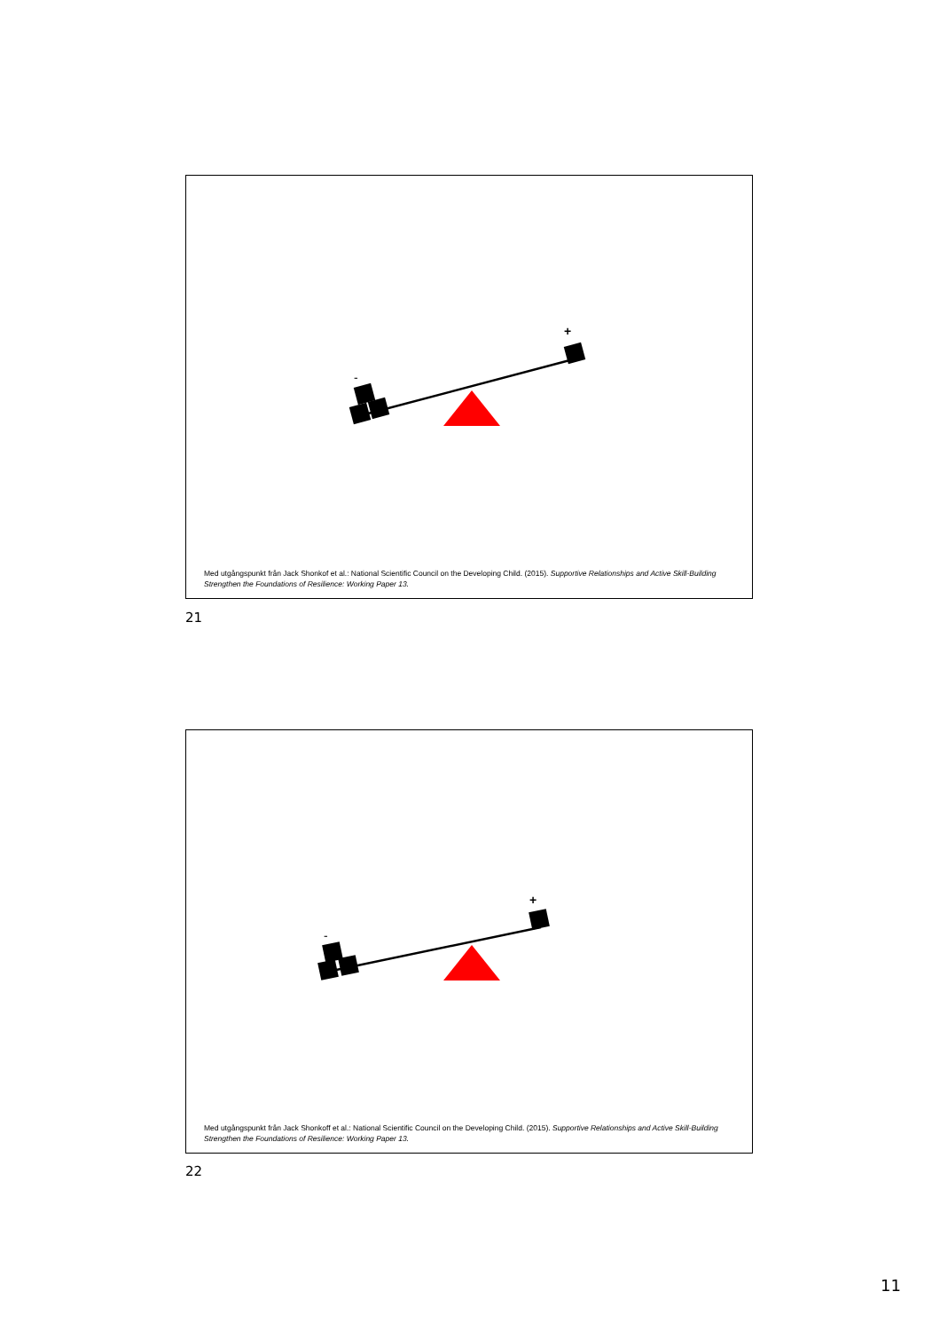-
+
Med utgångspunkt från Jack Shonkof et al.: National Scientific Council on the Developing Child. (2015). Supportive Relationships and Active Skill-Building Strengthen the Foundations of Resilience: Working Paper 13.
21
-
+
Med utgångspunkt från Jack Shonkoff et al.: National Scientific Council on the Developing Child. (2015). Supportive Relationships and Active Skill-Building Strengthen the Foundations of Resilience: Working Paper 13.
22
11